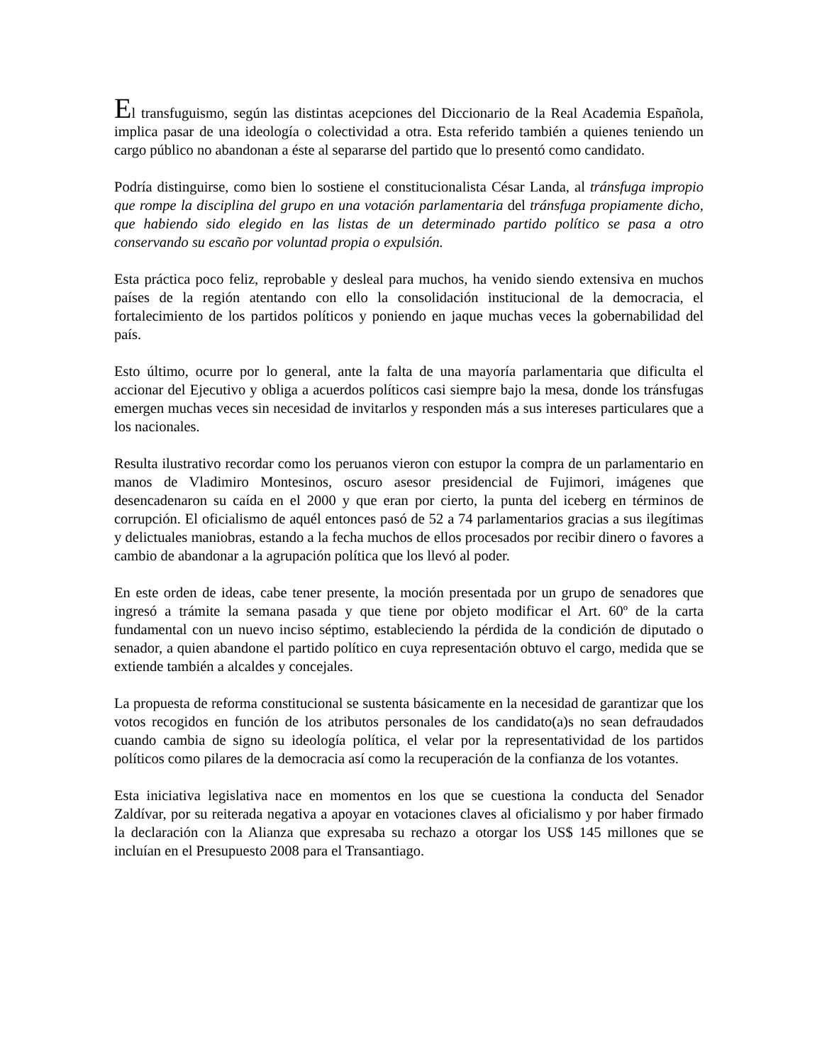El transfuguismo, según las distintas acepciones del Diccionario de la Real Academia Española, implica pasar de una ideología o colectividad a otra. Esta referido también a quienes teniendo un cargo público no abandonan a éste al separarse del partido que lo presentó como candidato.
Podría distinguirse, como bien lo sostiene el constitucionalista César Landa, al tránsfuga impropio que rompe la disciplina del grupo en una votación parlamentaria del tránsfuga propiamente dicho, que habiendo sido elegido en las listas de un determinado partido político se pasa a otro conservando su escaño por voluntad propia o expulsión.
Esta práctica poco feliz, reprobable y desleal para muchos, ha venido siendo extensiva en muchos países de la región atentando con ello la consolidación institucional de la democracia, el fortalecimiento de los partidos políticos y poniendo en jaque muchas veces la gobernabilidad del país.
Esto último, ocurre por lo general, ante la falta de una mayoría parlamentaria que dificulta el accionar del Ejecutivo y obliga a acuerdos políticos casi siempre bajo la mesa, donde los tránsfugas emergen muchas veces sin necesidad de invitarlos y responden más a sus intereses particulares que a los nacionales.
Resulta ilustrativo recordar como los peruanos vieron con estupor la compra de un parlamentario en manos de Vladimiro Montesinos, oscuro asesor presidencial de Fujimori, imágenes que desencadenaron su caída en el 2000 y que eran por cierto, la punta del iceberg en términos de corrupción. El oficialismo de aquél entonces pasó de 52 a 74 parlamentarios gracias a sus ilegítimas y delictuales maniobras, estando a la fecha muchos de ellos procesados por recibir dinero o favores a cambio de abandonar a la agrupación política que los llevó al poder.
En este orden de ideas, cabe tener presente, la moción presentada por un grupo de senadores que ingresó a trámite la semana pasada y que tiene por objeto modificar el Art. 60º de la carta fundamental con un nuevo inciso séptimo, estableciendo la pérdida de la condición de diputado o senador, a quien abandone el partido político en cuya representación obtuvo el cargo, medida que se extiende también a alcaldes y concejales.
La propuesta de reforma constitucional se sustenta básicamente en la necesidad de garantizar que los votos recogidos en función de los atributos personales de los candidato(a)s no sean defraudados cuando cambia de signo su ideología política, el velar por la representatividad de los partidos políticos como pilares de la democracia así como la recuperación de la confianza de los votantes.
Esta iniciativa legislativa nace en momentos en los que se cuestiona la conducta del Senador Zaldívar, por su reiterada negativa a apoyar en votaciones claves al oficialismo y por haber firmado la declaración con la Alianza que expresaba su rechazo a otorgar los US$ 145 millones que se incluían en el Presupuesto 2008 para el Transantiago.